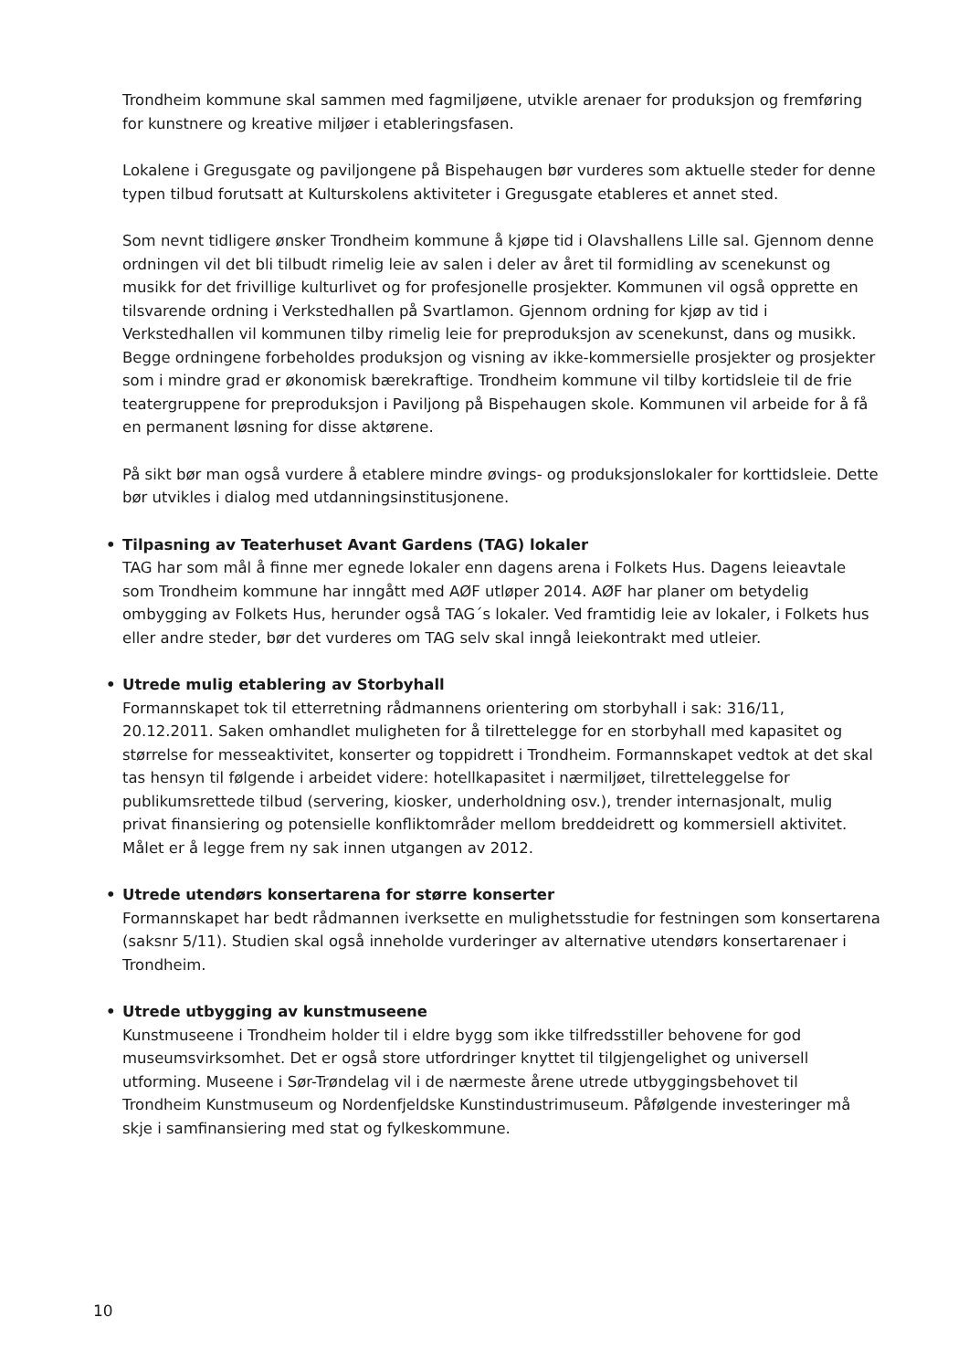Trondheim kommune skal sammen med fagmiljøene, utvikle arenaer for produksjon og fremføring for kunstnere og kreative miljøer i etableringsfasen.
Lokalene i Gregusgate og paviljongene på Bispehaugen bør vurderes som aktuelle steder for denne typen tilbud forutsatt at Kulturskolens aktiviteter i Gregusgate etableres et annet sted.
Som nevnt tidligere ønsker Trondheim kommune å kjøpe tid i Olavshallens Lille sal. Gjennom denne ordningen vil det bli tilbudt rimelig leie av salen i deler av året til formidling av scenekunst og musikk for det frivillige kulturlivet og for profesjonelle prosjekter. Kommunen vil også opprette en tilsvarende ordning i Verkstedhallen på Svartlamon. Gjennom ordning for kjøp av tid i Verkstedhallen vil kommunen tilby rimelig leie for preproduksjon av scenekunst, dans og musikk. Begge ordningene forbeholdes produksjon og visning av ikke-kommersielle prosjekter og prosjekter som i mindre grad er økonomisk bærekraftige. Trondheim kommune vil tilby kortidsleie til de frie teatergruppene for preproduksjon i Paviljong på Bispehaugen skole. Kommunen vil arbeide for å få en permanent løsning for disse aktørene.
På sikt bør man også vurdere å etablere mindre øvings- og produksjonslokaler for korttidsleie. Dette bør utvikles i dialog med utdanningsinstitusjonene.
• Tilpasning av Teaterhuset Avant Gardens (TAG) lokaler
TAG har som mål å finne mer egnede lokaler enn dagens arena i Folkets Hus. Dagens leieavtale som Trondheim kommune har inngått med AØF utløper 2014. AØF har planer om betydelig ombygging av Folkets Hus, herunder også TAG´s lokaler. Ved framtidig leie av lokaler, i Folkets hus eller andre steder, bør det vurderes om TAG selv skal inngå leiekontrakt med utleier.
• Utrede mulig etablering av Storbyhall
Formannskapet tok til etterretning rådmannens orientering om storbyhall i sak: 316/11, 20.12.2011. Saken omhandlet muligheten for å tilrettelegge for en storbyhall med kapasitet og størrelse for messeaktivitet, konserter og toppidrett i Trondheim. Formannskapet vedtok at det skal tas hensyn til følgende i arbeidet videre: hotellkapasitet i nærmiljøet, tilretteleggelse for publikumsrettede tilbud (servering, kiosker, underholdning osv.), trender internasjonalt, mulig privat finansiering og potensielle konfliktområder mellom breddeidrett og kommersiell aktivitet.
Målet er å legge frem ny sak innen utgangen av 2012.
• Utrede utendørs konsertarena for større konserter
Formannskapet har bedt rådmannen iverksette en mulighetsstudie for festningen som konsertarena (saksnr 5/11). Studien skal også inneholde vurderinger av alternative utendørs konsertarenaer i Trondheim.
• Utrede utbygging av kunstmuseene
Kunstmuseene i Trondheim holder til i eldre bygg som ikke tilfredsstiller behovene for god museumsvirksomhet. Det er også store utfordringer knyttet til tilgjengelighet og universell utforming. Museene i Sør-Trøndelag vil i de nærmeste årene utrede utbyggingsbehovet til Trondheim Kunstmuseum og Nordenfjeldske Kunstindustrimuseum. Påfølgende investeringer må skje i samfinansiering med stat og fylkeskommune.
10